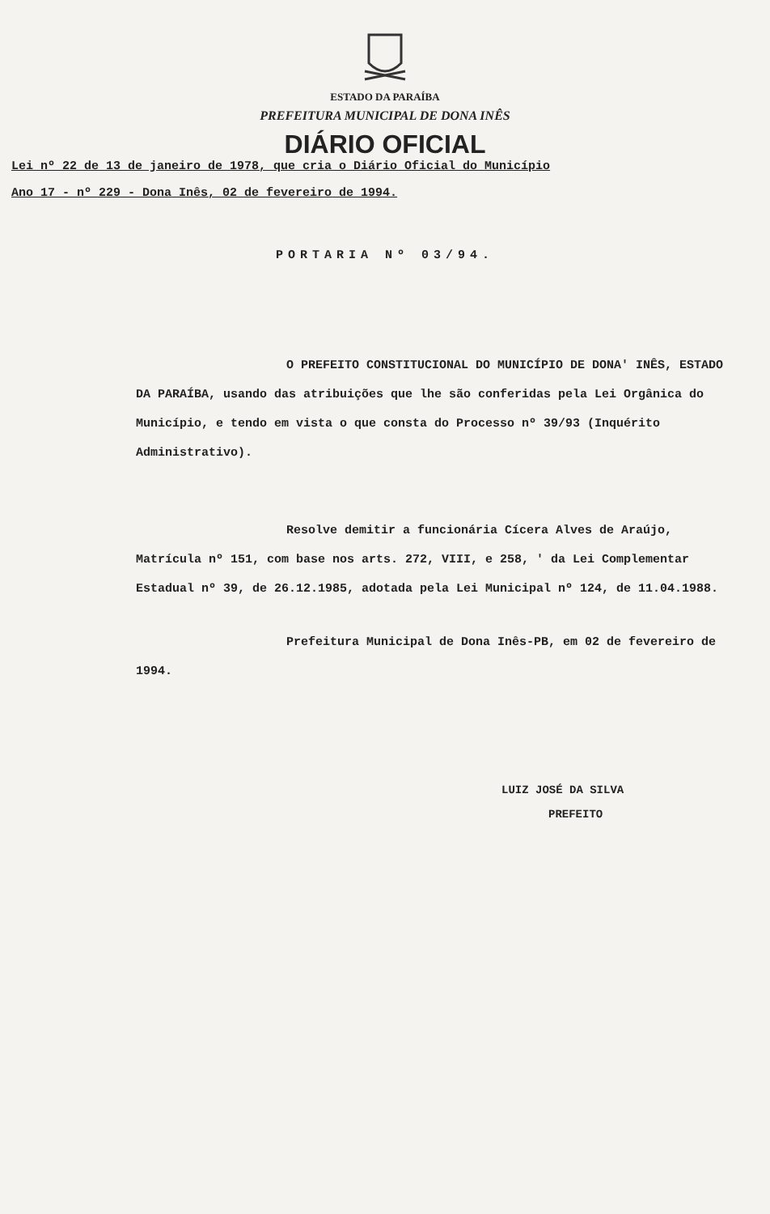ESTADO DA PARAÍBA
PREFEITURA MUNICIPAL DE DONA INÊS
DIÁRIO OFICIAL
Lei nº 22 de 13 de janeiro de 1978, que cria o Diário Oficial do Município
Ano 17 - nº 229 - Dona Inês, 02 de fevereiro de 1994.
PORTARIA Nº 03/94.
O PREFEITO CONSTITUCIONAL DO MUNICÍPIO DE DONA' INÊS, ESTADO DA PARAÍBA, usando das atribuições que lhe são conferidas pela Lei Orgânica do Município, e tendo em vista o que consta do Processo nº 39/93 (Inquérito Administrativo).
Resolve demitir a funcionária Cícera Alves de Araújo, Matrícula nº 151, com base nos arts. 272, VIII, e 258, ' da Lei Complementar Estadual nº 39, de 26.12.1985, adotada pela Lei Municipal nº 124, de 11.04.1988.
Prefeitura Municipal de Dona Inês-PB, em 02 de fevereiro de 1994.
LUIZ JOSÉ DA SILVA
PREFEITO